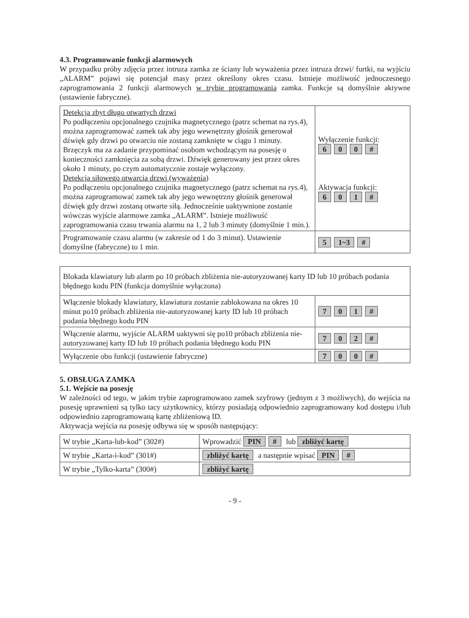4.3. Programowanie funkcji alarmowych
W przypadku próby zdjęcia przez intruza zamka ze ściany lub wyważenia przez intruza drzwi/ furtki, na wyjściu „ALARM” pojawi się potencjał masy przez określony okres czasu. Istnieje możliwość jednoczesnego zaprogramowania 2 funkcji alarmowych w trybie programowania zamka. Funkcje są domyślnie aktywne (ustawienie fabryczne).
| Detekcja zbyt długo otwartych drzwi Po podłączeniu opcjonalnego czujnika magnetycznego (patrz schemat na rys.4), można zaprogramować zamek tak aby jego wewnętrzny głośnik generował dźwięk gdy drzwi po otwarciu nie zostaną zamknięte w ciągu 1 minuty. Brzęczyk ma za zadanie przypominać osobom wchodzącym na posesję o konieczności zamknięcia za sobą drzwi. Dźwięk generowany jest przez okres około 1 minuty, po czym automatycznie zostaje wyłączony. Detekcja siłowego otwarcia drzwi (wyważenia) Po podłączeniu opcjonalnego czujnika magnetycznego (patrz schemat na rys.4), można zaprogramować zamek tak aby jego wewnętrzny głośnik generował dźwięk gdy drzwi zostaną otwarte siłą. Jednocześnie uaktywnione zostanie wówczas wyjście alarmowe zamka „ALARM”. Istnieje możliwość zaprogramowania czasu trwania alarmu na 1, 2 lub 3 minuty (domyślnie 1 min.). | Wyłączenie funkcji: 6 0 0 # Aktywacja funkcji: 6 0 1 # |
| Programowanie czasu alarmu (w zakresie od 1 do 3 minut). Ustawienie domyślne (fabryczne) to 1 min. | 5 1~3 # |
| Blokada klawiatury lub alarm po 10 próbach zbliżenia nie-autoryzowanej karty ID lub 10 próbach podania błędnego kodu PIN (funkcja domyślnie wyłączona) | |
| Włączenie blokady klawiatury, klawiatura zostanie zablokowana na okres 10 minut po10 próbach zbliżenia nie-autoryzowanej karty ID lub 10 próbach podania błędnego kodu PIN | 7 0 1 # |
| Włączenie alarmu, wyjście ALARM uaktywni się po10 próbach zbliżenia nie-autoryzowanej karty ID lub 10 próbach podania błędnego kodu PIN | 7 0 2 # |
| Wyłączenie obu funkcji (ustawienie fabryczne) | 7 0 0 # |
5. OBSŁUGA ZAMKA
5.1. Wejście na posesję
W zależności od tego, w jakim trybie zaprogramowano zamek szyfrowy (jednym z 3 możliwych), do wejścia na posesję uprawnieni są tylko tacy użytkownicy, którzy posiadają odpowiednio zaprogramowany kod dostępu i/lub odpowiednio zaprogramowaną kartę zbliżeniową ID.
Aktywacja wejścia na posesję odbywa się w sposób następujący:
| W trybie „Karta-lub-kod” (302#) | Wprowadzić PIN # lub zbliżyć kartę |
| W trybie „Karta-i-kod” (301#) | zbliżyć kartę a następnie wpisać PIN # |
| W trybie „Tylko-karta” (300#) | zbliżyć kartę |
- 9 -